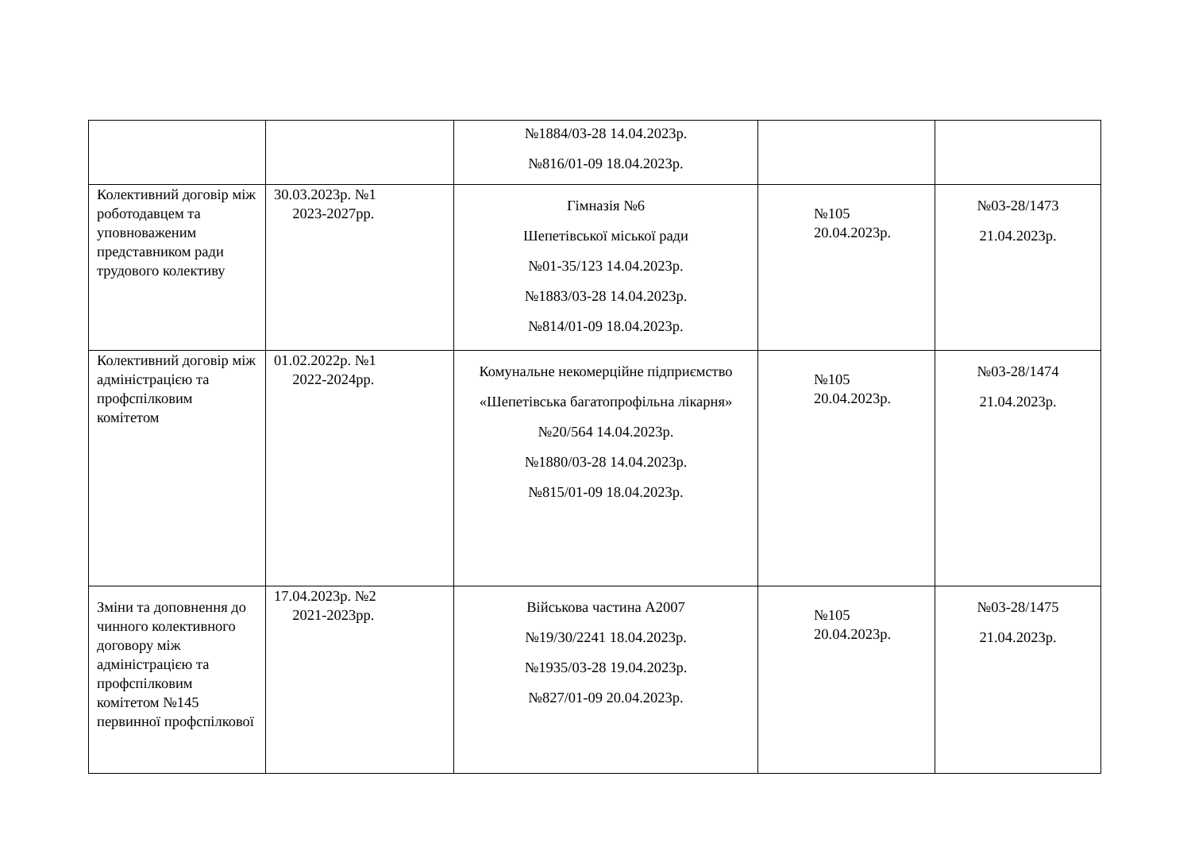| | | №1884/03-28 14.04.2023р. №816/01-09 18.04.2023р. | | |
| Колективний договір між роботодавцем та уповноваженим представником ради трудового колективу | 30.03.2023р. №1 2023-2027рр. | Гімназія №6 Шепетівської міської ради №01-35/123 14.04.2023р. №1883/03-28 14.04.2023р. №814/01-09 18.04.2023р. | №105 20.04.2023р. | №03-28/1473 21.04.2023р. |
| Колективний договір між адміністрацією та профспілковим комітетом | 01.02.2022р. №1 2022-2024рр. | Комунальне некомерційне підприємство «Шепетівська багатопрофільна лікарня» №20/564 14.04.2023р. №1880/03-28 14.04.2023р. №815/01-09 18.04.2023р. | №105 20.04.2023р. | №03-28/1474 21.04.2023р. |
| Зміни та доповнення до чинного колективного договору між адміністрацією та профспілковим комітетом №145 первинної профспілкової | 17.04.2023р. №2 2021-2023рр. | Військова частина А2007 №19/30/2241 18.04.2023р. №1935/03-28 19.04.2023р. №827/01-09 20.04.2023р. | №105 20.04.2023р. | №03-28/1475 21.04.2023р. |